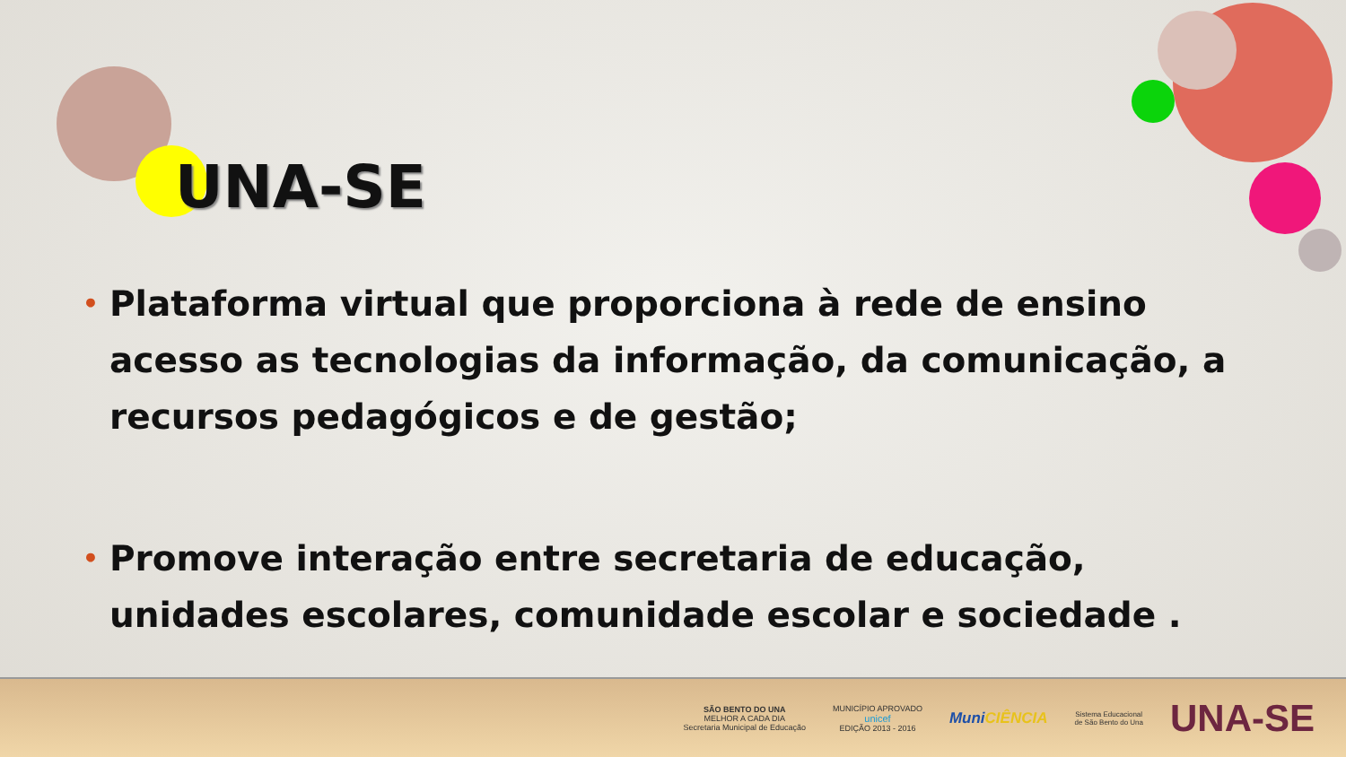UNA-SE
• Plataforma virtual que proporciona à rede de ensino acesso as tecnologias da informação, da comunicação, a recursos pedagógicos e de gestão;
• Promove interação entre secretaria de educação, unidades escolares, comunidade escolar e sociedade .
SÃO BENTO DO UNA
MELHOR A CADA DIA
Secretaria Municipal de Educação
MUNICÍPIO APROVADO
unicef
EDIÇÃO 2013 - 2016
MuniCIÊNCIA
Sistema Educacional
de São Bento do Una
UNA-SE